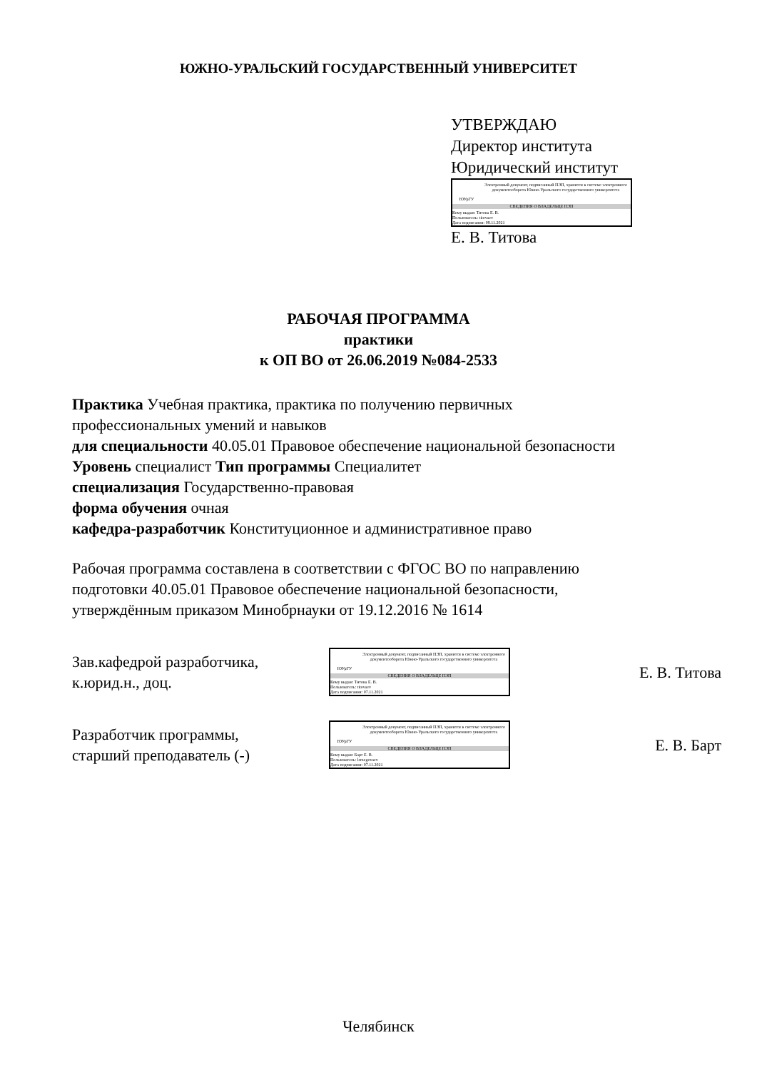ЮЖНО-УРАЛЬСКИЙ ГОСУДАРСТВЕННЫЙ УНИВЕРСИТЕТ
УТВЕРЖДАЮ
Директор института
Юридический институт
ЮУрГУ
Электронный документ, подписанный ПЭП, хранится в системе электронного документооборота Южно-Уральского государственного университета
СВЕДЕНИЯ О ВЛАДЕЛЬЦЕ ПЭП
Кому выдан: Титова Е. В.
Пользователь: titovaev
Дата подписания: 08.11.2021
Е. В. Титова
РАБОЧАЯ ПРОГРАММА
практики
к ОП ВО от 26.06.2019 №084-2533
Практика Учебная практика, практика по получению первичных
профессиональных умений и навыков
для специальности 40.05.01 Правовое обеспечение национальной безопасности
Уровень специалист Тип программы Специалитет
специализация Государственно-правовая
форма обучения очная
кафедра-разработчик Конституционное и административное право
Рабочая программа составлена в соответствии с ФГОС ВО по направлению
подготовки 40.05.01 Правовое обеспечение национальной безопасности,
утверждённым приказом Минобрнауки от 19.12.2016 № 1614
Зав.кафедрой разработчика,
к.юрид.н., доц.
ЮУрГУ
Электронный документ, подписанный ПЭП, хранится в системе электронного документооборота Южно-Уральского государственного университета
СВЕДЕНИЯ О ВЛАДЕЛЬЦЕ ПЭП
Кому выдан: Титова Е. В.
Пользователь: titovaev
Дата подписания: 07.11.2021
Е. В. Титова
Разработчик программы,
старший преподаватель (-)
ЮУрГУ
Электронный документ, подписанный ПЭП, хранится в системе электронного документооборота Южно-Уральского государственного университета
СВЕДЕНИЯ О ВЛАДЕЛЬЦЕ ПЭП
Кому выдан: Барт Е. В.
Пользователь: lemegovaev
Дата подписания: 07.11.2021
Е. В. Барт
Челябинск